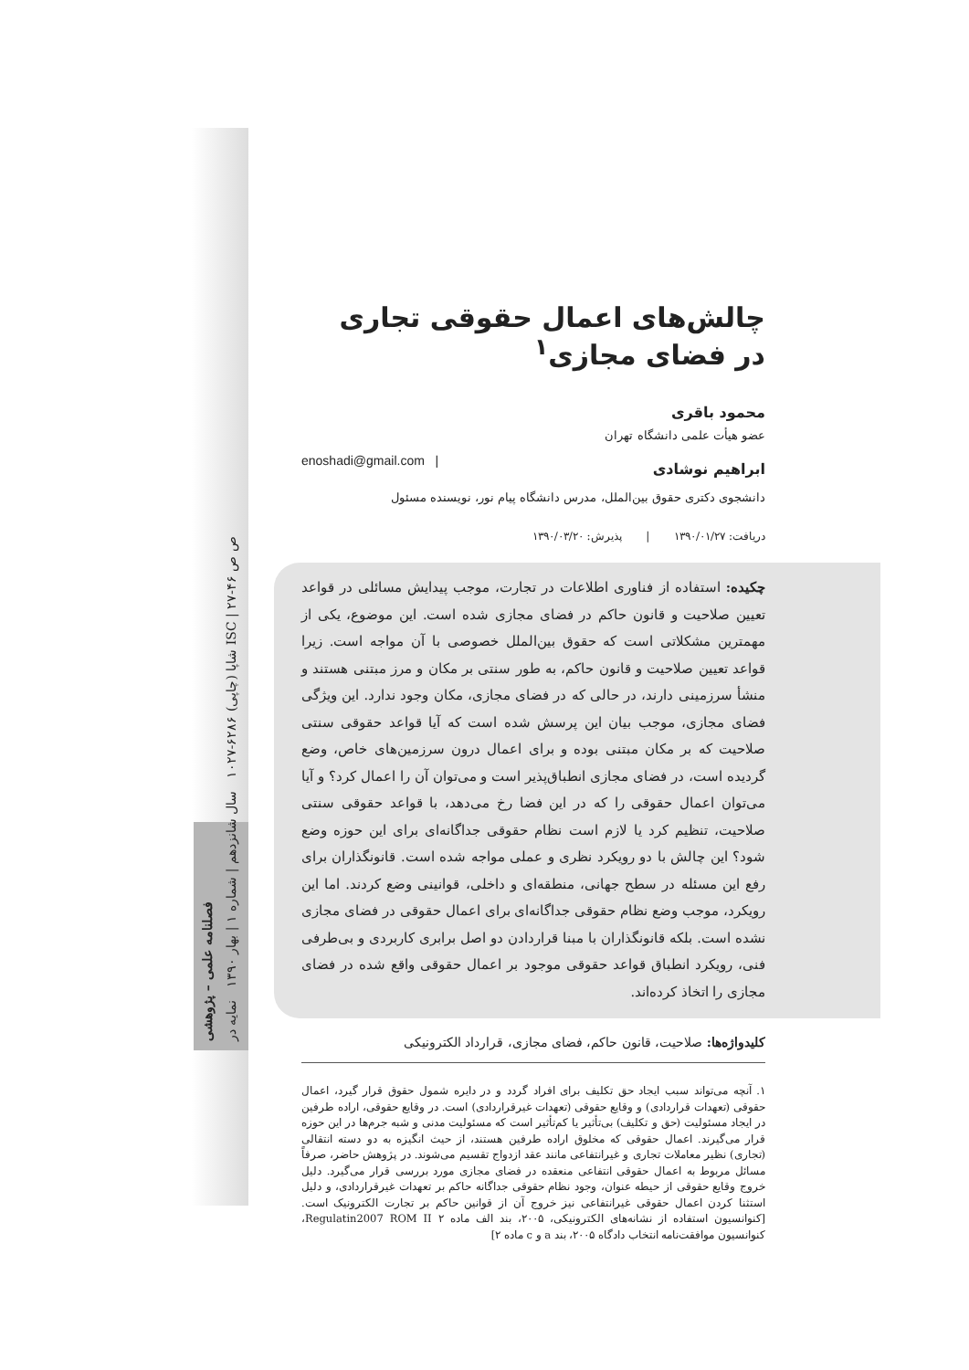فصلنامه علمی – پژوهشی
شاپا (چاپی) ۶۲۸۶-۱۰۲۷ سال شانزدهم | شماره ۱ | بهار ۱۳۹۰ نمایه در ISC | ص ص ۴۶-۲۷
چالش‌های اعمال حقوقی تجاری در فضای مجازی<sup>۱</sup>
محمود باقری
عضو هیأت علمی دانشگاه تهران
ابراهیم نوشادی
enoshadi@gmail.com |
دانشجوی دکتری حقوق بین‌الملل، مدرس دانشگاه پیام نور، نویسنده مسئول
دریافت: ۱۳۹۰/۰۱/۲۷ | پذیرش: ۱۳۹۰/۰۳/۲۰
چکیده: استفاده از فناوری اطلاعات در تجارت، موجب پیدایش مسائلی در قواعد تعیین صلاحیت و قانون حاکم در فضای مجازی شده است. این موضوع، یکی از مهمترین مشکلاتی است که حقوق بین‌الملل خصوصی با آن مواجه است. زیرا قواعد تعیین صلاحیت و قانون حاکم، به طور سنتی بر مکان و مرز مبتنی هستند و منشأ سرزمینی دارند، در حالی که در فضای مجازی، مکان وجود ندارد. این ویژگی فضای مجازی، موجب بیان این پرسش شده است که آیا قواعد حقوقی سنتی صلاحیت که بر مکان مبتنی بوده و برای اعمال درون سرزمین‌های خاص، وضع گردیده است، در فضای مجازی انطباق‌پذیر است و می‌توان آن را اعمال کرد؟ و آیا می‌توان اعمال حقوقی را که در این فضا رخ می‌دهد، با قواعد حقوقی سنتی صلاحیت، تنظیم کرد یا لازم است نظام حقوقی جداگانه‌ای برای این حوزه وضع شود؟ این چالش با دو رویکرد نظری و عملی مواجه شده است. قانونگذاران برای رفع این مسئله در سطح جهانی، منطقه‌ای و داخلی، قوانینی وضع کردند. اما این رویکرد، موجب وضع نظام حقوقی جداگانه‌ای برای اعمال حقوقی در فضای مجازی نشده است. بلکه قانونگذاران با مبنا قراردادن دو اصل برابری کاربردی و بی‌طرفی فنی، رویکرد انطباق قواعد حقوقی موجود بر اعمال حقوقی واقع شده در فضای مجازی را اتخاذ کرده‌اند.
کلیدواژه‌ها: صلاحیت، قانون حاکم، فضای مجازی، قرارداد الکترونیکی
۱. آنچه می‌تواند سبب ایجاد حق تکلیف برای افراد گردد و در دایره شمول حقوق قرار گیرد، اعمال حقوقی (تعهدات قراردادی) و وقایع حقوقی (تعهدات غیرقراردادی) است. در وقایع حقوقی، اراده طرفین در ایجاد مسئولیت (حق و تکلیف) بی‌تأثیر یا کم‌تأثیر است که مسئولیت مدنی و شبه جرم‌ها در این حوزه قرار می‌گیرند. اعمال حقوقی که مخلوق اراده طرفین هستند، از حیث انگیزه به دو دسته انتقالی (تجاری) نظیر معاملات تجاری و غیرانتفاعی مانند عقد ازدواج تقسیم می‌شوند. در پژوهش حاضر، صرفاً مسائل مربوط به اعمال حقوقی انتفاعی منعقده در فضای مجازی مورد بررسی قرار می‌گیرد. دلیل خروج وقایع حقوقی از حیطه عنوان، وجود نظام حقوقی جداگانه حاکم بر تعهدات غیرقراردادی، و دلیل استثنا کردن اعمال حقوقی غیرانتفاعی نیز خروج آن از قوانین حاکم بر تجارت الکترونیک است. [کنوانسیون استفاده از نشانه‌های الکترونیکی، ۲۰۰۵، بند الف ماده ۲ Regulatin2007 ROM II، کنوانسیون موافقت‌نامه انتخاب دادگاه ۲۰۰۵، بند a و c ماده ۲]